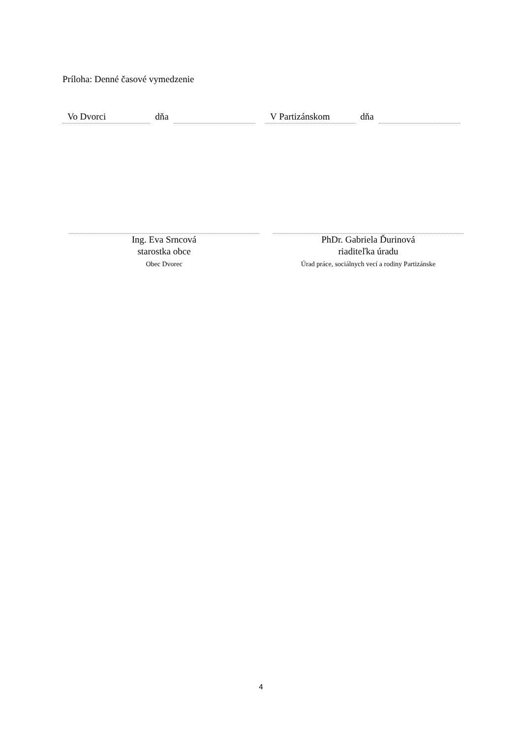Príloha: Denné časové vymedzenie
Vo Dvorci
dňa
V Partizánskom
dňa
Ing. Eva Srncová
starostka obce
Obec Dvorec
PhDr. Gabriela Ďurinová
riaditeľka úradu
Úrad práce, sociálnych vecí a rodiny Partizánske
4